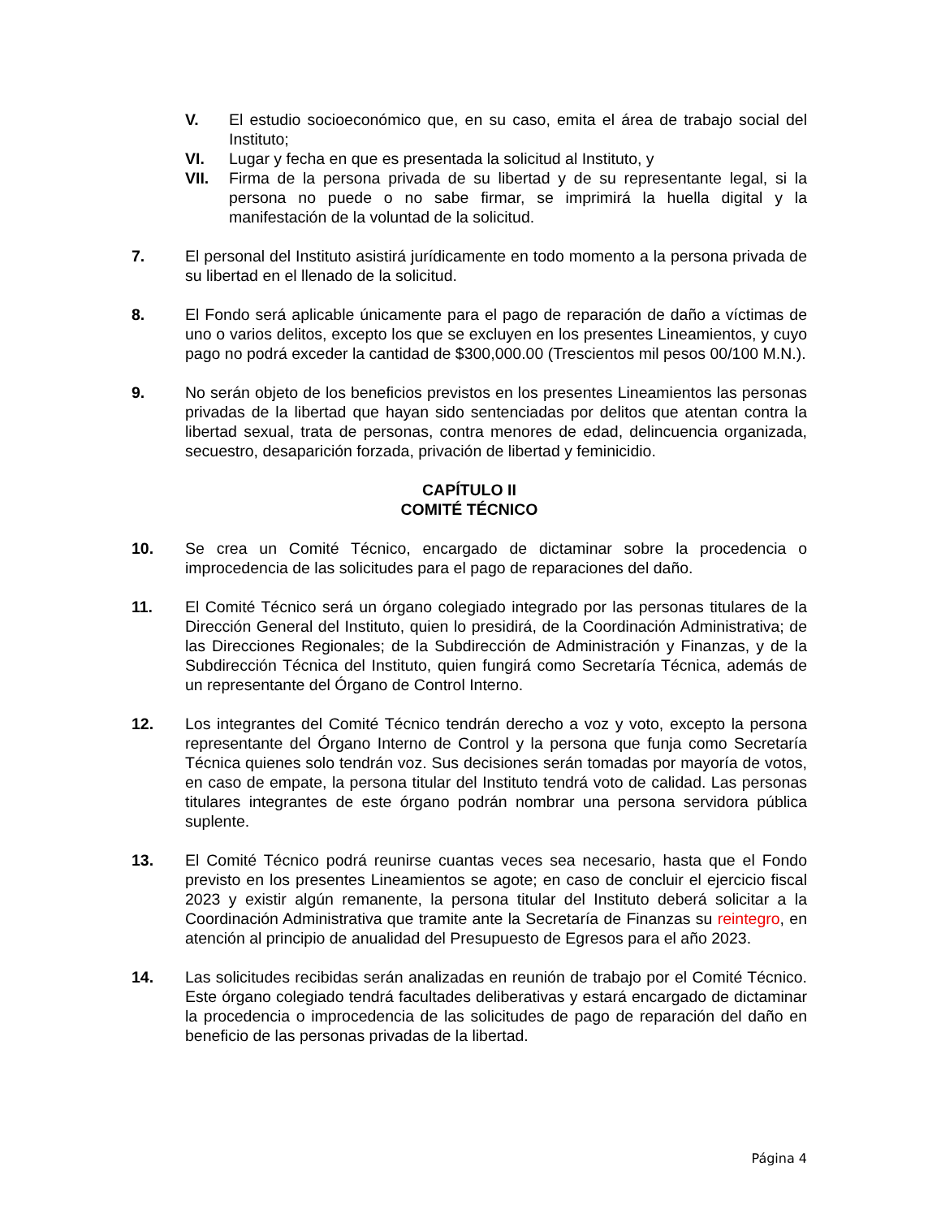V. El estudio socioeconómico que, en su caso, emita el área de trabajo social del Instituto;
VI. Lugar y fecha en que es presentada la solicitud al Instituto, y
VII. Firma de la persona privada de su libertad y de su representante legal, si la persona no puede o no sabe firmar, se imprimirá la huella digital y la manifestación de la voluntad de la solicitud.
7. El personal del Instituto asistirá jurídicamente en todo momento a la persona privada de su libertad en el llenado de la solicitud.
8. El Fondo será aplicable únicamente para el pago de reparación de daño a víctimas de uno o varios delitos, excepto los que se excluyen en los presentes Lineamientos, y cuyo pago no podrá exceder la cantidad de $300,000.00 (Trescientos mil pesos 00/100 M.N.).
9. No serán objeto de los beneficios previstos en los presentes Lineamientos las personas privadas de la libertad que hayan sido sentenciadas por delitos que atentan contra la libertad sexual, trata de personas, contra menores de edad, delincuencia organizada, secuestro, desaparición forzada, privación de libertad y feminicidio.
CAPÍTULO II
COMITÉ TÉCNICO
10. Se crea un Comité Técnico, encargado de dictaminar sobre la procedencia o improcedencia de las solicitudes para el pago de reparaciones del daño.
11. El Comité Técnico será un órgano colegiado integrado por las personas titulares de la Dirección General del Instituto, quien lo presidirá, de la Coordinación Administrativa; de las Direcciones Regionales; de la Subdirección de Administración y Finanzas, y de la Subdirección Técnica del Instituto, quien fungirá como Secretaría Técnica, además de un representante del Órgano de Control Interno.
12. Los integrantes del Comité Técnico tendrán derecho a voz y voto, excepto la persona representante del Órgano Interno de Control y la persona que funja como Secretaría Técnica quienes solo tendrán voz. Sus decisiones serán tomadas por mayoría de votos, en caso de empate, la persona titular del Instituto tendrá voto de calidad. Las personas titulares integrantes de este órgano podrán nombrar una persona servidora pública suplente.
13. El Comité Técnico podrá reunirse cuantas veces sea necesario, hasta que el Fondo previsto en los presentes Lineamientos se agote; en caso de concluir el ejercicio fiscal 2023 y existir algún remanente, la persona titular del Instituto deberá solicitar a la Coordinación Administrativa que tramite ante la Secretaría de Finanzas su reintegro, en atención al principio de anualidad del Presupuesto de Egresos para el año 2023.
14. Las solicitudes recibidas serán analizadas en reunión de trabajo por el Comité Técnico. Este órgano colegiado tendrá facultades deliberativas y estará encargado de dictaminar la procedencia o improcedencia de las solicitudes de pago de reparación del daño en beneficio de las personas privadas de la libertad.
Página 4